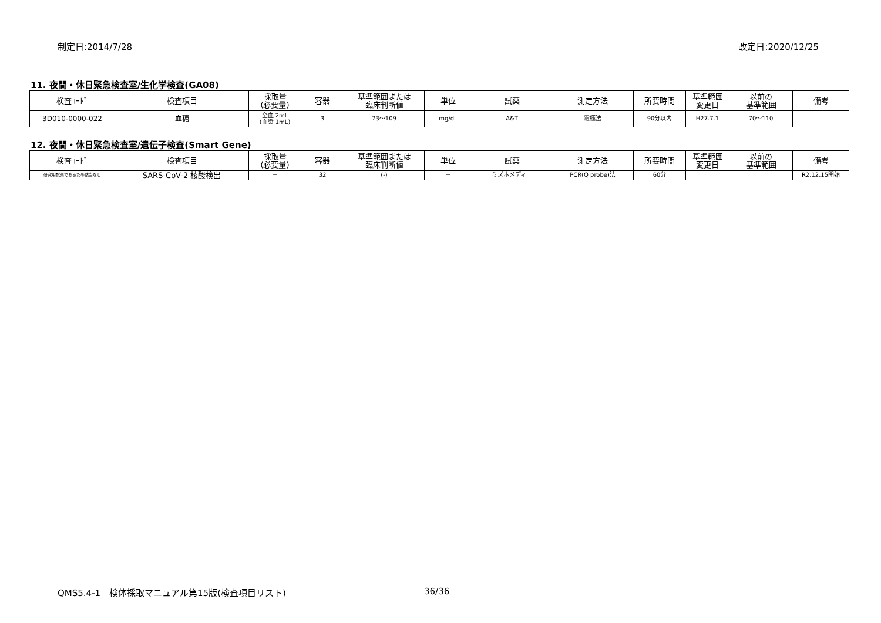制定日:2014/7/28 改定日:2020/12/25
11. 夜間・休日緊急検査室/生化学検査(GA08)
| 検査ｺｰﾄﾞ | 検査項目 | 採取量 (必要量) | 容器 | 基準範囲または 臨床判断値 | 単位 | 試薬 | 測定方法 | 所要時間 | 基準範囲 変更日 | 以前の 基準範囲 | 備考 |
| --- | --- | --- | --- | --- | --- | --- | --- | --- | --- | --- | --- |
| 3D010-0000-022 | 血糖 | 全血 2mL (血漿 1mL) | 3 | 73～109 | mg/dL | A&T | 電極法 | 90分以内 | H27.7.1 | 70～110 | |
12. 夜間・休日緊急検査室/遺伝子検査(Smart Gene)
| 検査ｺｰﾄﾞ | 検査項目 | 採取量 (必要量) | 容器 | 基準範囲または 臨床判断値 | 単位 | 試薬 | 測定方法 | 所要時間 | 基準範囲 変更日 | 以前の 基準範囲 | 備考 |
| --- | --- | --- | --- | --- | --- | --- | --- | --- | --- | --- | --- |
| 研究用試薬であるため該当なし | SARS-CoV-2 核酸検出 | － | 32 | (-) | － | ミズホメディー | PCR(Q probe)法 | 60分 | | | R2.12.15開始 |
QMS5.4-1　検体採取マニュアル第15版(検査項目リスト)
36/36